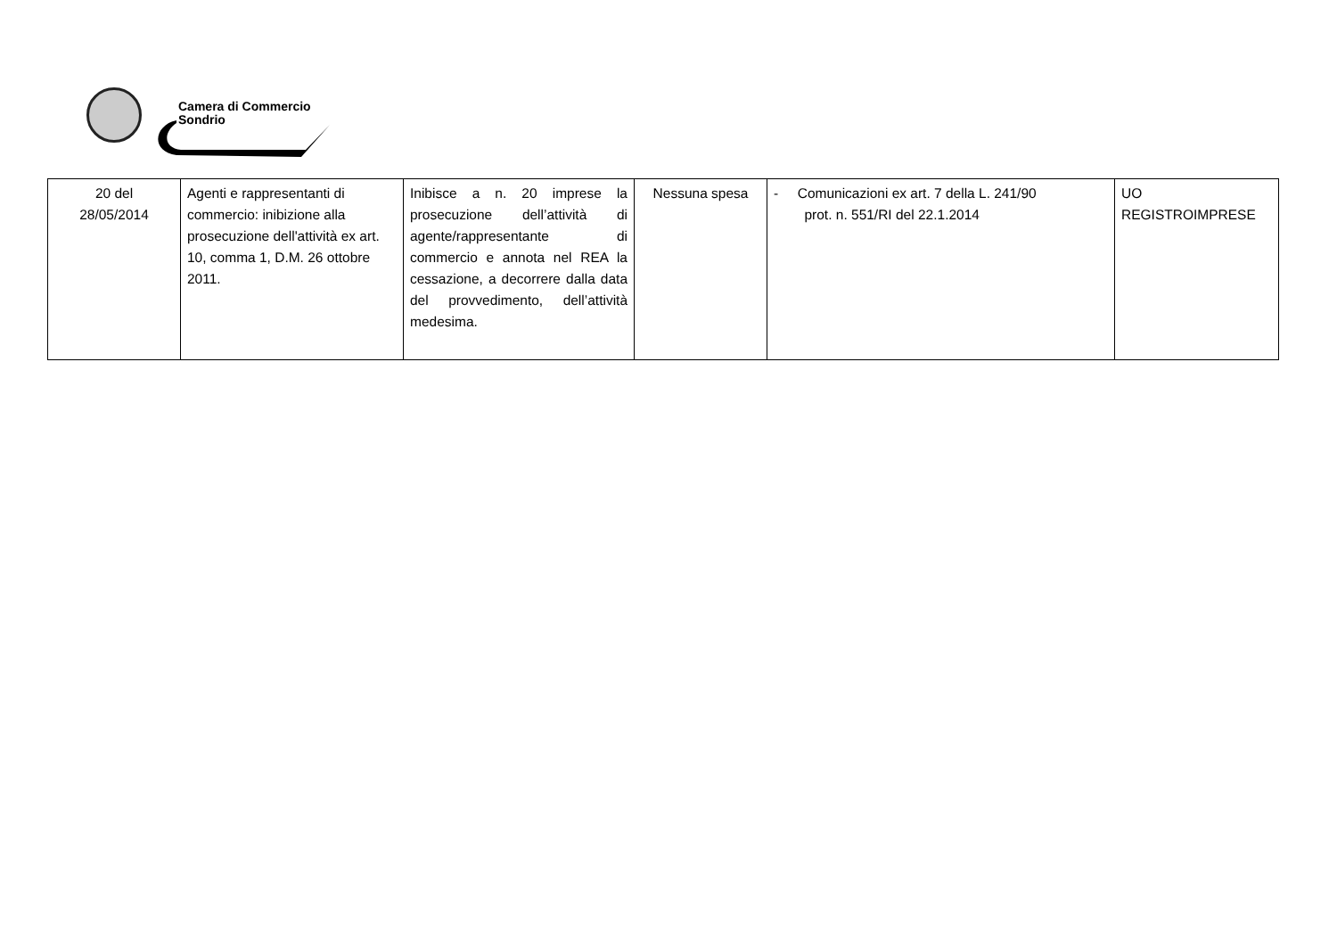Camera di Commercio
Sondrio
| 20 del 28/05/2014 | Agenti e rappresentanti di commercio: inibizione alla prosecuzione dell'attività ex art. 10, comma 1, D.M. 26 ottobre 2011. | Inibisce a n. 20 imprese la prosecuzione dell’attività di agente/rappresentante di commercio e annota nel REA la cessazione, a decorrere dalla data del provvedimento, dell’attività medesima. | Nessuna spesa | - Comunicazioni ex art. 7 della L. 241/90 prot. n. 551/RI del 22.1.2014 | UO REGISTROIMPRESE |